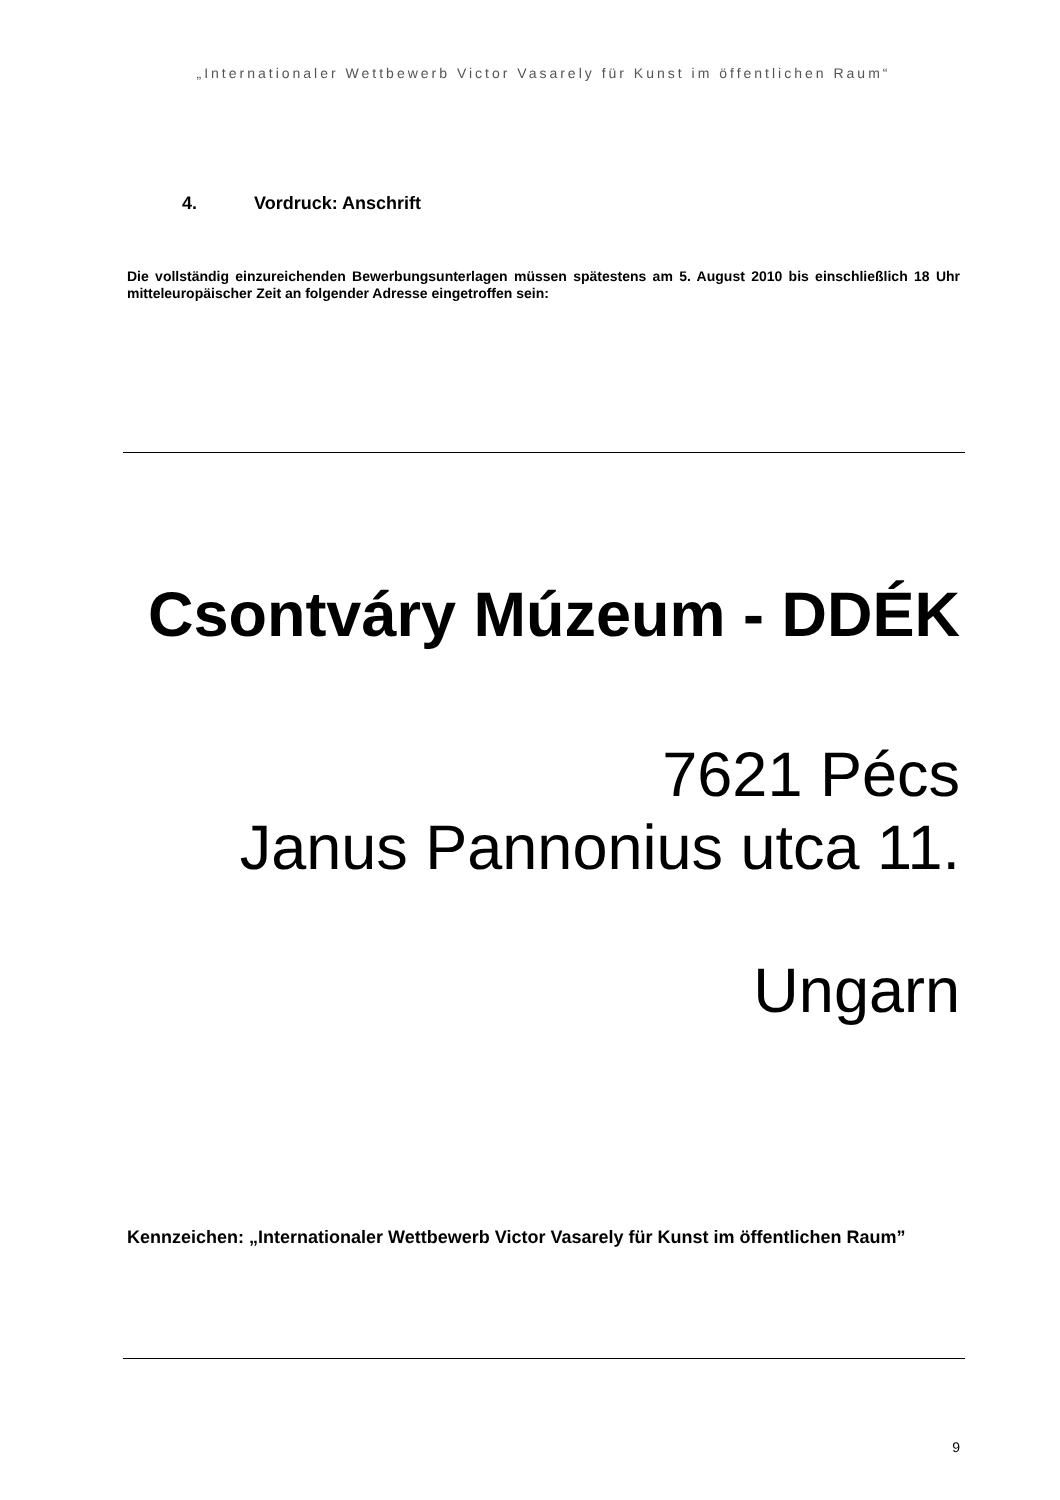„Internationaler Wettbewerb Victor Vasarely für Kunst im öffentlichen Raum“
4. Vordruck: Anschrift
Die vollständig einzureichenden Bewerbungsunterlagen müssen spätestens am 5. August 2010 bis einschließlich 18 Uhr mitteleuropäischer Zeit an folgender Adresse eingetroffen sein:
Csontváry Múzeum - DDÉK
7621 Pécs
Janus Pannonius utca 11.
Ungarn
Kennzeichen: „Internationaler Wettbewerb Victor Vasarely für Kunst im öffentlichen Raum”
9